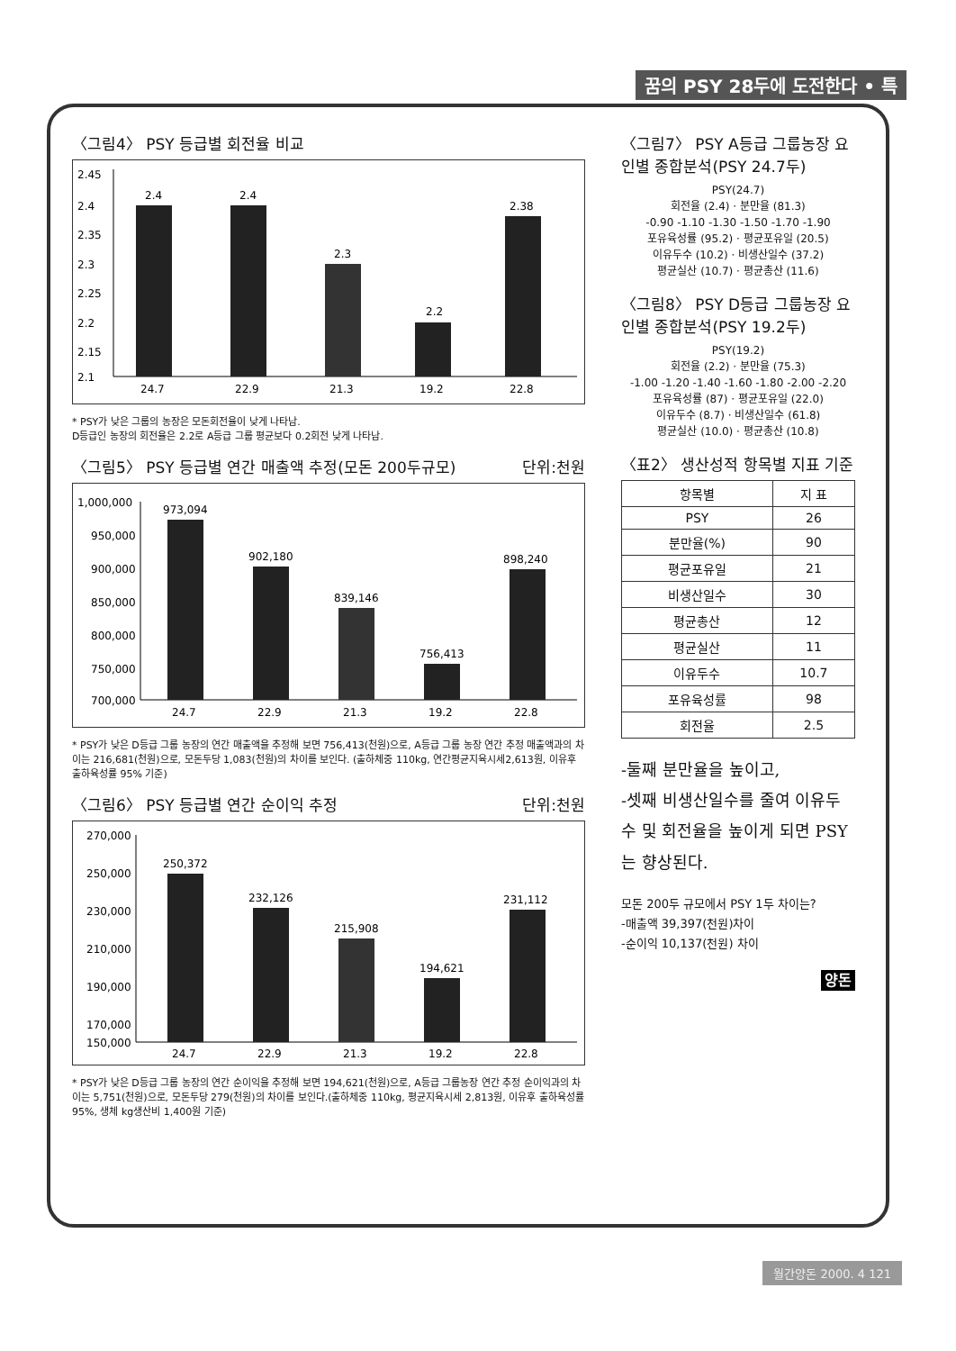꿈의 PSY 28두에 도전한다 • 특
〈그림4〉 PSY 등급별 회전율 비교
2.45
2.4
2.35
2.3
2.25
2.2
2.15
2.1
2.4
2.4
2.3
2.2
2.38
24.7
22.9
21.3
19.2
22.8
* PSY가 낮은 그룹의 농장은 모돈회전율이 낮게 나타남.
D등급인 농장의 회전율은 2.2로 A등급 그룹 평균보다 0.2회전 낮게 나타남.
〈그림5〉 PSY 등급별 연간 매출액 추정(모돈 200두규모) 단위:천원
1,000,000
950,000
900,000
850,000
800,000
750,000
700,000
973,094
902,180
839,146
756,413
898,240
24.7
22.9
21.3
19.2
22.8
* PSY가 낮은 D등급 그룹 농장의 연간 매출액을 추정해 보면 756,413(천원)으로, A등급 그룹 농장 연간 추정 매출액과의 차이는 216,681(천원)으로, 모돈두당 1,083(천원)의 차이를 보인다. (출하체중 110kg, 연간평균지육시세2,613원, 이유후 출하육성률 95% 기준)
〈그림6〉 PSY 등급별 연간 순이익 추정 단위:천원
270,000
250,000
230,000
210,000
190,000
170,000
150,000
250,372
232,126
215,908
194,621
231,112
24.7
22.9
21.3
19.2
22.8
* PSY가 낮은 D등급 그룹 농장의 연간 순이익을 추정해 보면 194,621(천원)으로, A등급 그룹농장 연간 추정 순이익과의 차이는 5,751(천원)으로, 모돈두당 279(천원)의 차이를 보인다.(출하체중 110kg, 평균지육시세 2,813원, 이유후 출하육성률 95%, 생체 kg생산비 1,400원 기준)
〈그림7〉 PSY A등급 그룹농장 요인별 종합분석(PSY 24.7두)
PSY(24.7)
회전율 (2.4) · 분만율 (81.3)
-0.90 -1.10 -1.30 -1.50 -1.70 -1.90
포유육성률 (95.2) · 평균포유일 (20.5)
이유두수 (10.2) · 비생산일수 (37.2)
평균실산 (10.7) · 평균총산 (11.6)
〈그림8〉 PSY D등급 그룹농장 요인별 종합분석(PSY 19.2두)
PSY(19.2)
회전율 (2.2) · 분만율 (75.3)
-1.00 -1.20 -1.40 -1.60 -1.80 -2.00 -2.20
포유육성률 (87) · 평균포유일 (22.0)
이유두수 (8.7) · 비생산일수 (61.8)
평균실산 (10.0) · 평균총산 (10.8)
〈표2〉 생산성적 항목별 지표 기준
| 항목별 | 지 표 |
| --- | --- |
| PSY | 26 |
| 분만율(%) | 90 |
| 평균포유일 | 21 |
| 비생산일수 | 30 |
| 평균총산 | 12 |
| 평균실산 | 11 |
| 이유두수 | 10.7 |
| 포유육성률 | 98 |
| 회전율 | 2.5 |
-둘째 분만율을 높이고,
-셋째 비생산일수를 줄여 이유두수 및 회전율을 높이게 되면 PSY는 향상된다.
모돈 200두 규모에서 PSY 1두 차이는?
-매출액 39,397(천원)차이
-순이익 10,137(천원) 차이
양돈
월간양돈 2000. 4 121